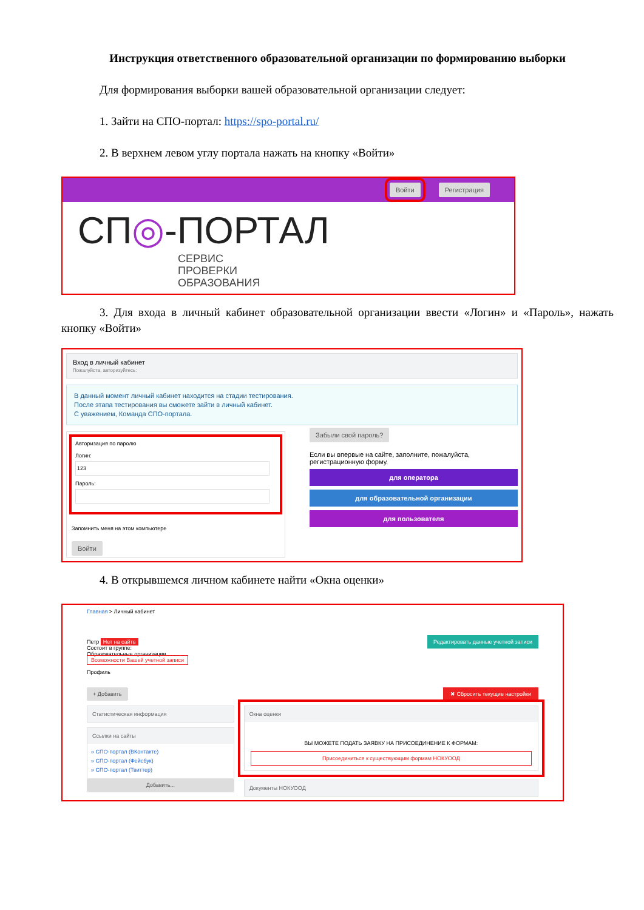Инструкция ответственного образовательной организации по формированию выборки
Для формирования выборки вашей образовательной организации следует:
1. Зайти на СПО-портал: https://spo-portal.ru/
2. В верхнем левом углу портала нажать на кнопку «Войти»
Войти Регистрация
СП◎-ПОРТАЛ
СЕРВИС
ПРОВЕРКИ
ОБРАЗОВАНИЯ
3. Для входа в личный кабинет образовательной организации ввести «Логин» и «Пароль», нажать кнопку «Войти»
Вход в личный кабинет
Пожалуйста, авторизуйтесь:
В данный момент личный кабинет находится на стадии тестирования.
После этапа тестирования вы сможете зайти в личный кабинет.
С уважением, Команда СПО-портала.
Авторизация по паролю
Логин:Пароль:
Запомнить меня на этом компьютере
Войти
Забыли свой пароль?
Если вы впервые на сайте, заполните, пожалуйста, регистрационную форму.
для оператора
для образовательной организации
для пользователя
4. В открывшемся личном кабинете найти «Окна оценки»
Главная > Личный кабинет
Петр Нет на сайте
Состоит в группе:
Образовательные организации
Возможности Вашей учетной записи
Профиль
Редактировать данные учетной записи
+ Добавить ✖ Сбросить текущие настройки
Статистическая информация
Ссылки на сайты
» СПО-портал (ВКонтакте)
» СПО-портал (Фейсбук)
» СПО-портал (Твиттер)
Добавить...
Окна оценки
ВЫ МОЖЕТЕ ПОДАТЬ ЗАЯВКУ НА ПРИСОЕДИНЕНИЕ К ФОРМАМ:
Присоединиться к существующим формам НОКУООД
Документы НОКУООД